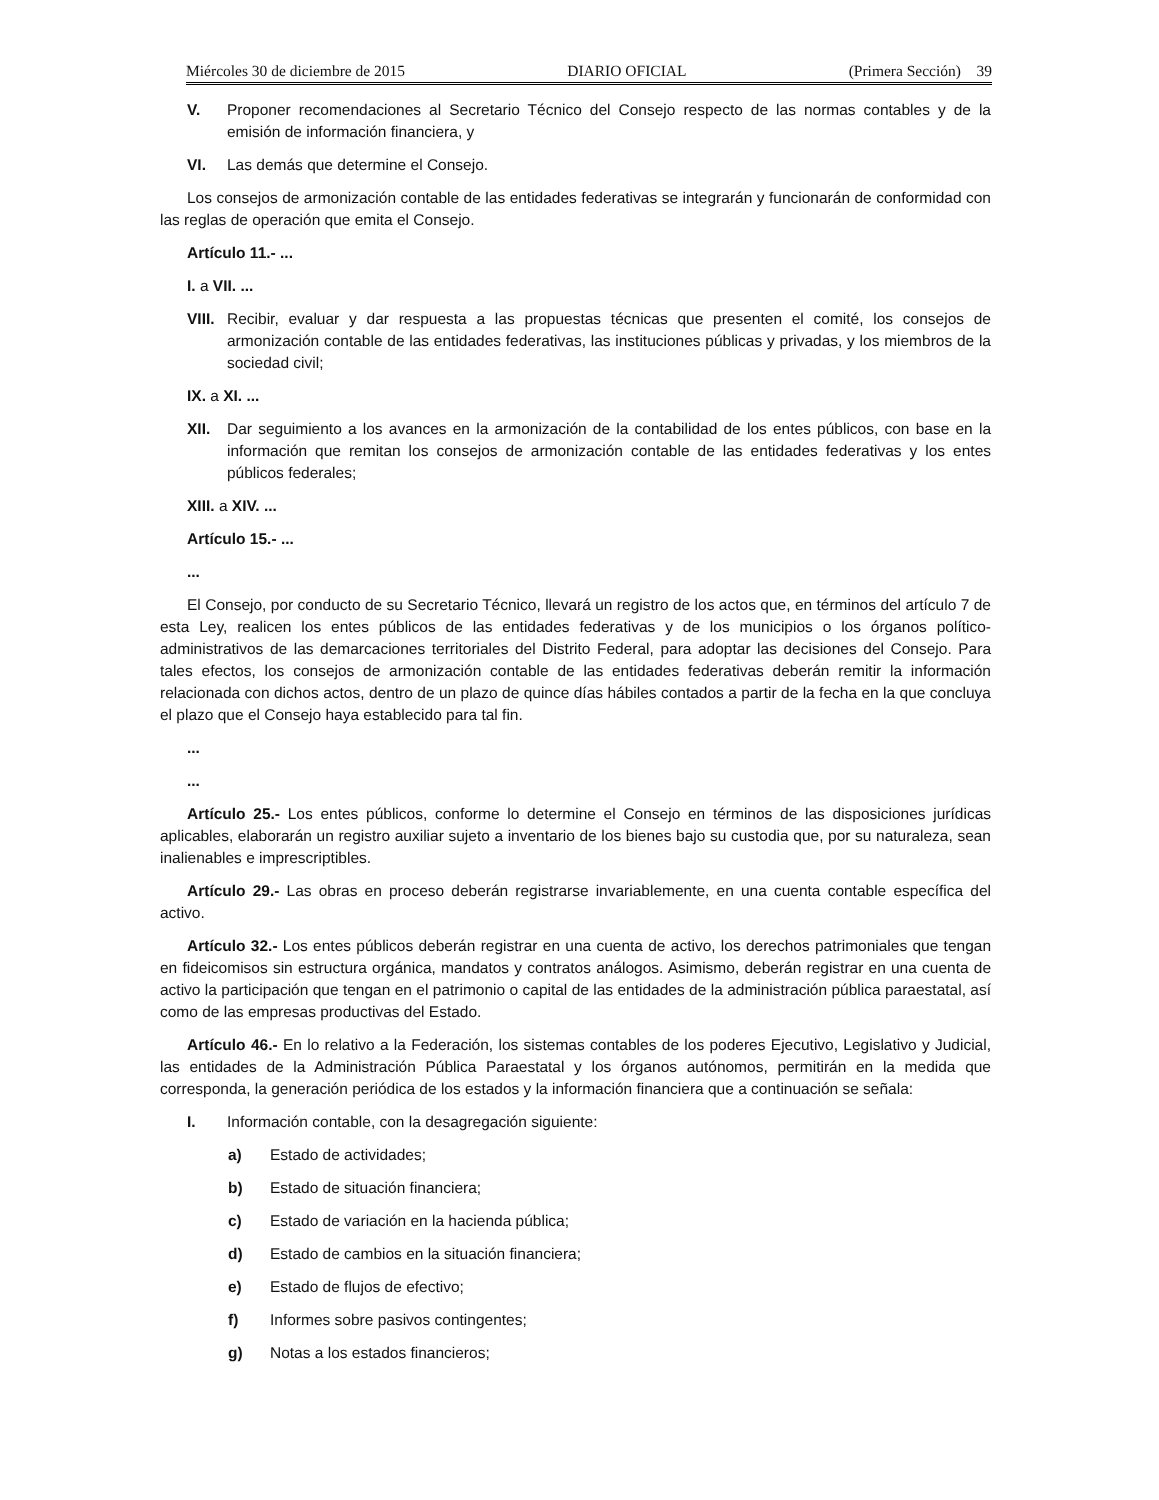Miércoles 30 de diciembre de 2015 DIARIO OFICIAL (Primera Sección) 39
V. Proponer recomendaciones al Secretario Técnico del Consejo respecto de las normas contables y de la emisión de información financiera, y
VI. Las demás que determine el Consejo.
Los consejos de armonización contable de las entidades federativas se integrarán y funcionarán de conformidad con las reglas de operación que emita el Consejo.
Artículo 11.- ...
I. a VII. ...
VIII. Recibir, evaluar y dar respuesta a las propuestas técnicas que presenten el comité, los consejos de armonización contable de las entidades federativas, las instituciones públicas y privadas, y los miembros de la sociedad civil;
IX. a XI. ...
XII. Dar seguimiento a los avances en la armonización de la contabilidad de los entes públicos, con base en la información que remitan los consejos de armonización contable de las entidades federativas y los entes públicos federales;
XIII. a XIV. ...
Artículo 15.- ...
...
El Consejo, por conducto de su Secretario Técnico, llevará un registro de los actos que, en términos del artículo 7 de esta Ley, realicen los entes públicos de las entidades federativas y de los municipios o los órganos político-administrativos de las demarcaciones territoriales del Distrito Federal, para adoptar las decisiones del Consejo. Para tales efectos, los consejos de armonización contable de las entidades federativas deberán remitir la información relacionada con dichos actos, dentro de un plazo de quince días hábiles contados a partir de la fecha en la que concluya el plazo que el Consejo haya establecido para tal fin.
...
...
Artículo 25.- Los entes públicos, conforme lo determine el Consejo en términos de las disposiciones jurídicas aplicables, elaborarán un registro auxiliar sujeto a inventario de los bienes bajo su custodia que, por su naturaleza, sean inalienables e imprescriptibles.
Artículo 29.- Las obras en proceso deberán registrarse invariablemente, en una cuenta contable específica del activo.
Artículo 32.- Los entes públicos deberán registrar en una cuenta de activo, los derechos patrimoniales que tengan en fideicomisos sin estructura orgánica, mandatos y contratos análogos. Asimismo, deberán registrar en una cuenta de activo la participación que tengan en el patrimonio o capital de las entidades de la administración pública paraestatal, así como de las empresas productivas del Estado.
Artículo 46.- En lo relativo a la Federación, los sistemas contables de los poderes Ejecutivo, Legislativo y Judicial, las entidades de la Administración Pública Paraestatal y los órganos autónomos, permitirán en la medida que corresponda, la generación periódica de los estados y la información financiera que a continuación se señala:
I. Información contable, con la desagregación siguiente:
a) Estado de actividades;
b) Estado de situación financiera;
c) Estado de variación en la hacienda pública;
d) Estado de cambios en la situación financiera;
e) Estado de flujos de efectivo;
f) Informes sobre pasivos contingentes;
g) Notas a los estados financieros;